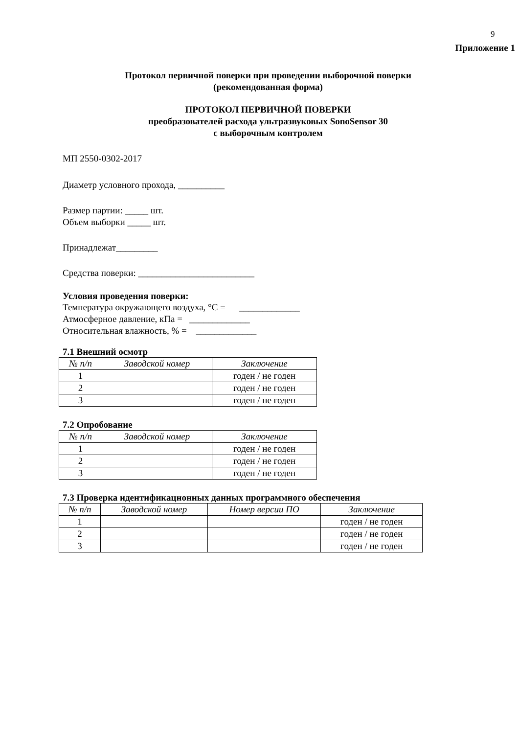9
Приложение 1
Протокол первичной поверки при проведении выборочной поверки
(рекомендованная форма)
ПРОТОКОЛ ПЕРВИЧНОЙ ПОВЕРКИ
преобразователей расхода ультразвуковых SonoSensor 30
с выборочным контролем
МП 2550-0302-2017
Диаметр условного прохода, __________
Размер партии: _____ шт.
Объем выборки _____ шт.
Принадлежат_________
Средства поверки: _________________________
Условия проведения поверки:
Температура окружающего воздуха, °С = _____________
Атмосферное давление, кПа = _____________
Относительная влажность, % = _____________
7.1 Внешний осмотр
| № п/п | Заводской номер | Заключение |
| --- | --- | --- |
| 1 | | годен / не годен |
| 2 | | годен / не годен |
| 3 | | годен / не годен |
7.2 Опробование
| № п/п | Заводской номер | Заключение |
| --- | --- | --- |
| 1 | | годен / не годен |
| 2 | | годен / не годен |
| 3 | | годен / не годен |
7.3 Проверка идентификацнонных данных программного обеспечения
| № п/п | Заводской номер | Номер версии ПО | Заключение |
| --- | --- | --- | --- |
| 1 | | | годен / не годен |
| 2 | | | годен / не годен |
| 3 | | | годен / не годен |